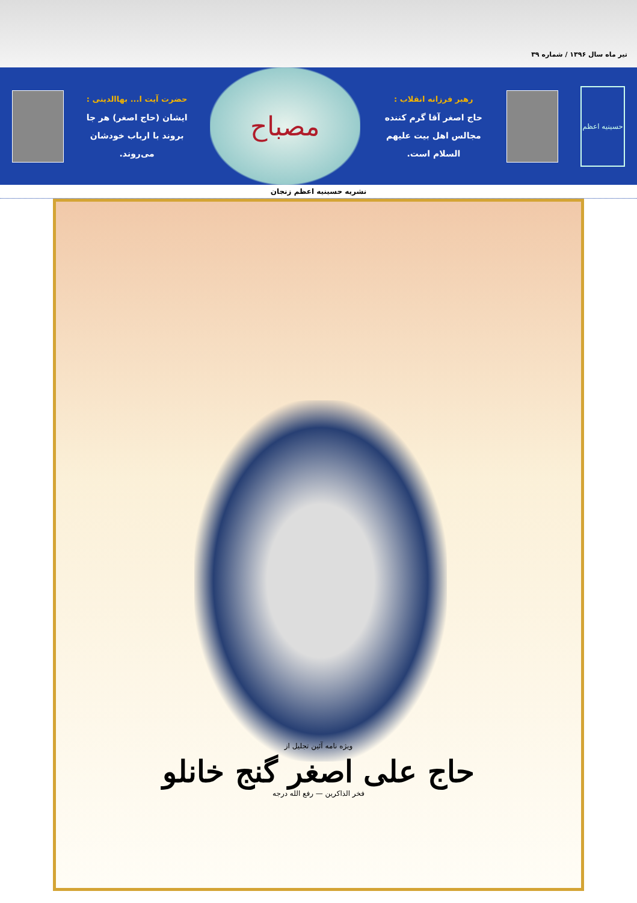تیر ماه سال ۱۳۹۶ / شماره ۳۹
حسینیه اعظم
رهبر فرزانه انقلاب :
حاج اصغر آقا گرم کننده مجالس اهل بیت علیهم السلام است.
مصباح
حضرت آیت ا... بهاالدینی :
ایشان (حاج اصغر) هر جا بروند با ارباب خودشان می‌روند.
نشریه حسینیه اعظم زنجان
ویژه نامه آئین تجلیل از
حاج علی اصغر گنج خانلو
فخر الذاکرین — رفع الله درجه